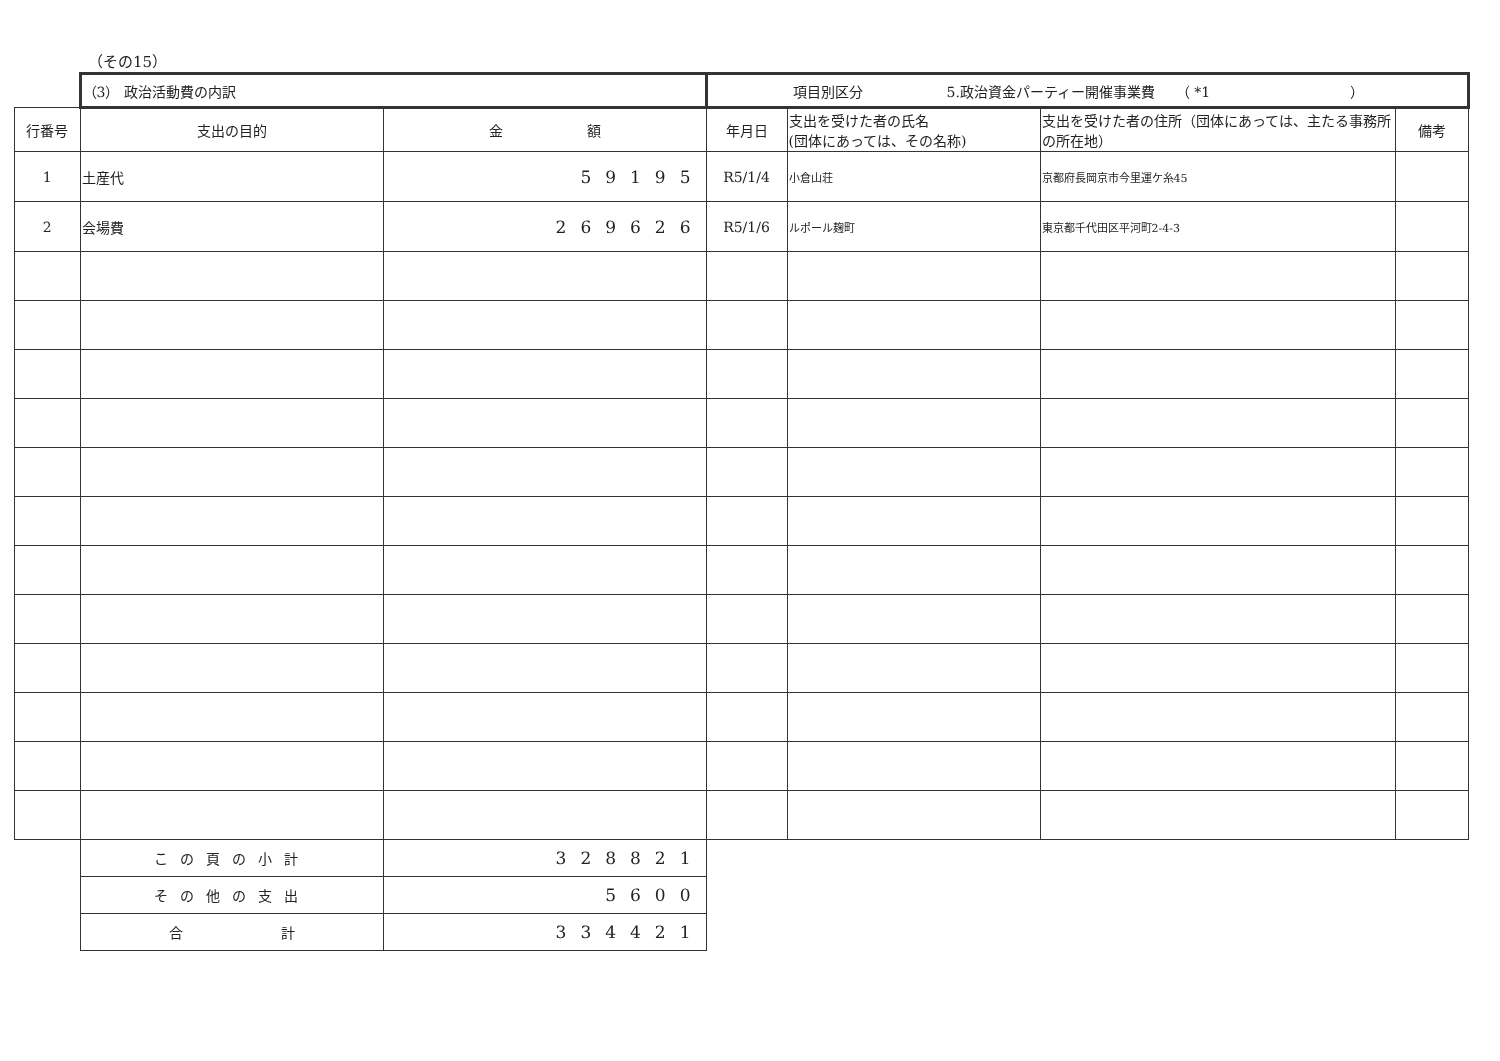（その15）
| | （3） 政治活動費の内訳 | | 項目別区分 5.政治資金パーティー開催事業費 （ *1 ） | | | |
| 行番号 | 支出の目的 | 金 額 | 年月日 | 支出を受けた者の氏名 (団体にあっては、その名称) | 支出を受けた者の住所（団体にあっては、主たる事務所の所在地） | 備考 |
| 1 | 土産代 | 59195 | R5/1/4 | 小倉山荘 | 京都府長岡京市今里運ケ糸45 | |
| 2 | 会場費 | 269626 | R5/1/6 | ルポール麹町 | 東京都千代田区平河町2-4-3 | |
| | この頁の小計 | 328821 | | | | |
| | その他の支出 | 5600 | | | | |
| | 合 計 | 334421 | | | | |